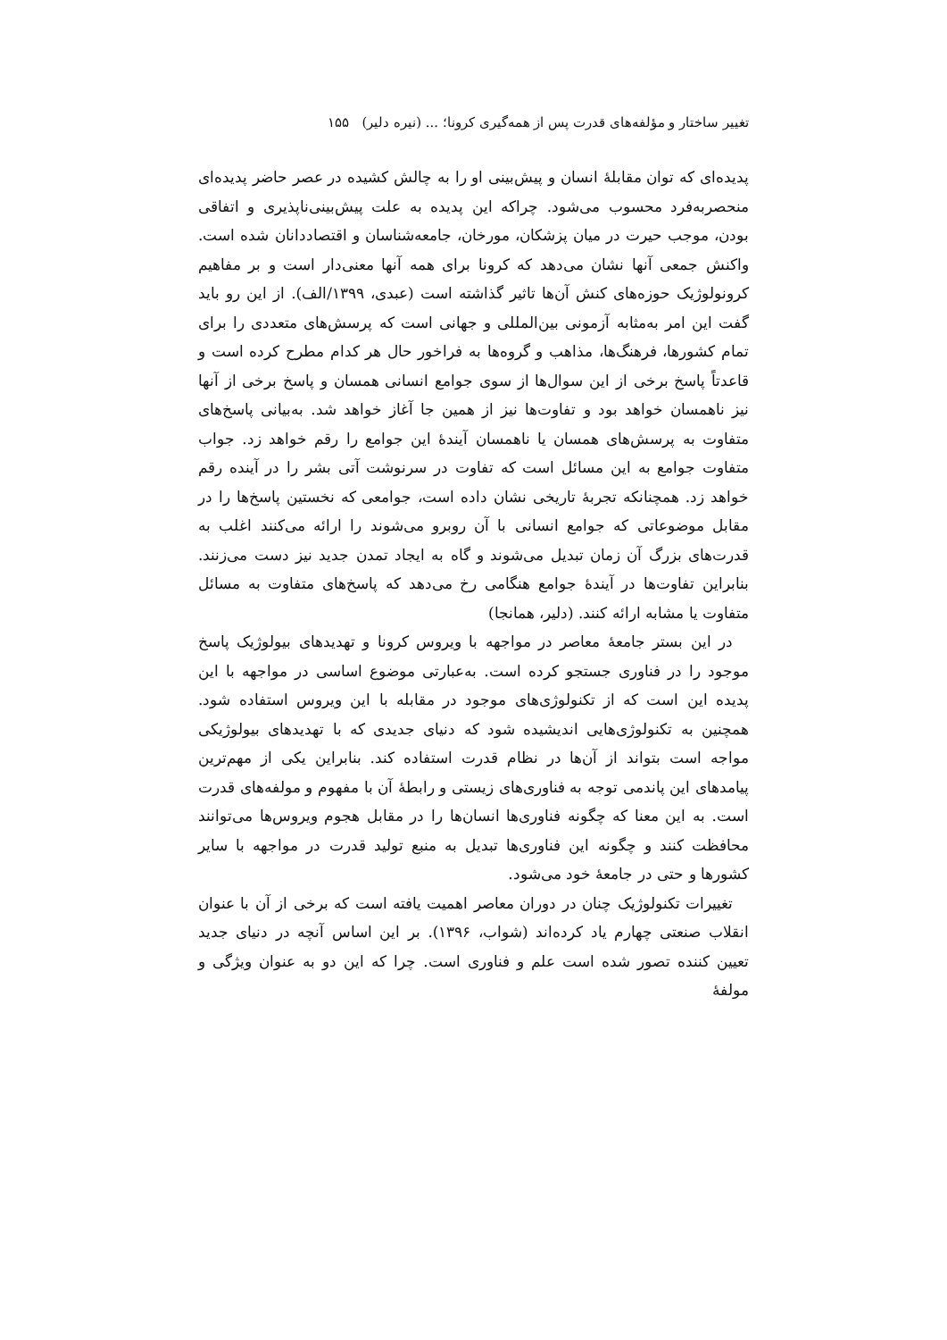تغییر ساختار و مؤلفه‌های قدرت پس از همه‌گیری کرونا؛ ... (نیره دلیر) ۱۵۵
پدیده‌ای که توان مقابلهٔ انسان و پیش‌بینی او را به چالش کشیده در عصر حاضر پدیده‌ای منحصربه‌فرد محسوب می‌شود. چراکه این پدیده به علت پیش‌بینی‌ناپذیری و اتفاقی بودن، موجب حیرت در میان پزشکان، مورخان، جامعه‌شناسان و اقتصاددانان شده است. واکنش جمعی آنها نشان می‌دهد که کرونا برای همه آنها معنی‌دار است و بر مفاهیم کرونولوژیک حوزه‌های کنش آن‌ها تاثیر گذاشته است (عبدی، ۱۳۹۹/الف). از این رو باید گفت این امر به‌مثابه آزمونی بین‌المللی و جهانی است که پرسش‌های متعددی را برای تمام کشورها، فرهنگ‌ها، مذاهب و گروه‌ها به فراخور حال هر کدام مطرح کرده است و قاعدتاً پاسخ برخی از این سوال‌ها از سوی جوامع انسانی همسان و پاسخ برخی از آنها نیز ناهمسان خواهد بود و تفاوت‌ها نیز از همین جا آغاز خواهد شد. به‌بیانی پاسخ‌های متفاوت به پرسش‌های همسان یا ناهمسان آیندهٔ این جوامع را رقم خواهد زد. جواب متفاوت جوامع به این مسائل است که تفاوت در سرنوشت آتی بشر را در آینده رقم خواهد زد. همچنانکه تجربهٔ تاریخی نشان داده است، جوامعی که نخستین پاسخ‌ها را در مقابل موضوعاتی که جوامع انسانی با آن روبرو می‌شوند را ارائه می‌کنند اغلب به قدرت‌های بزرگ آن زمان تبدیل می‌شوند و گاه به ایجاد تمدن جدید نیز دست می‌زنند. بنابراین تفاوت‌ها در آیندهٔ جوامع هنگامی رخ می‌دهد که پاسخ‌های متفاوت به مسائل متفاوت یا مشابه ارائه کنند. (دلیر، همانجا)
در این بستر جامعهٔ معاصر در مواجهه با ویروس کرونا و تهدیدهای بیولوژیک پاسخ موجود را در فناوری جستجو کرده است. به‌عبارتی موضوع اساسی در مواجهه با این پدیده این است که از تکنولوژی‌های موجود در مقابله با این ویروس استفاده شود. همچنین به تکنولوژی‌هایی اندیشیده شود که دنیای جدیدی که با تهدیدهای بیولوژیکی مواجه است بتواند از آن‌ها در نظام قدرت استفاده کند. بنابراین یکی از مهم‌ترین پیامدهای این پاندمی توجه به فناوری‌های زیستی و رابطهٔ آن با مفهوم و مولفه‌های قدرت است. به این معنا که چگونه فناوری‌ها انسان‌ها را در مقابل هجوم ویروس‌ها می‌توانند محافظت کنند و چگونه این فناوری‌ها تبدیل به منبع تولید قدرت در مواجهه با سایر کشورها و حتی در جامعهٔ خود می‌شود.
تغییرات تکنولوژیک چنان در دوران معاصر اهمیت یافته است که برخی از آن با عنوان انقلاب صنعتی چهارم یاد کرده‌اند (شواب، ۱۳۹۶). بر این اساس آنچه در دنیای جدید تعیین کننده تصور شده است علم و فناوری است. چرا که این دو به عنوان ویژگی و مولفهٔ